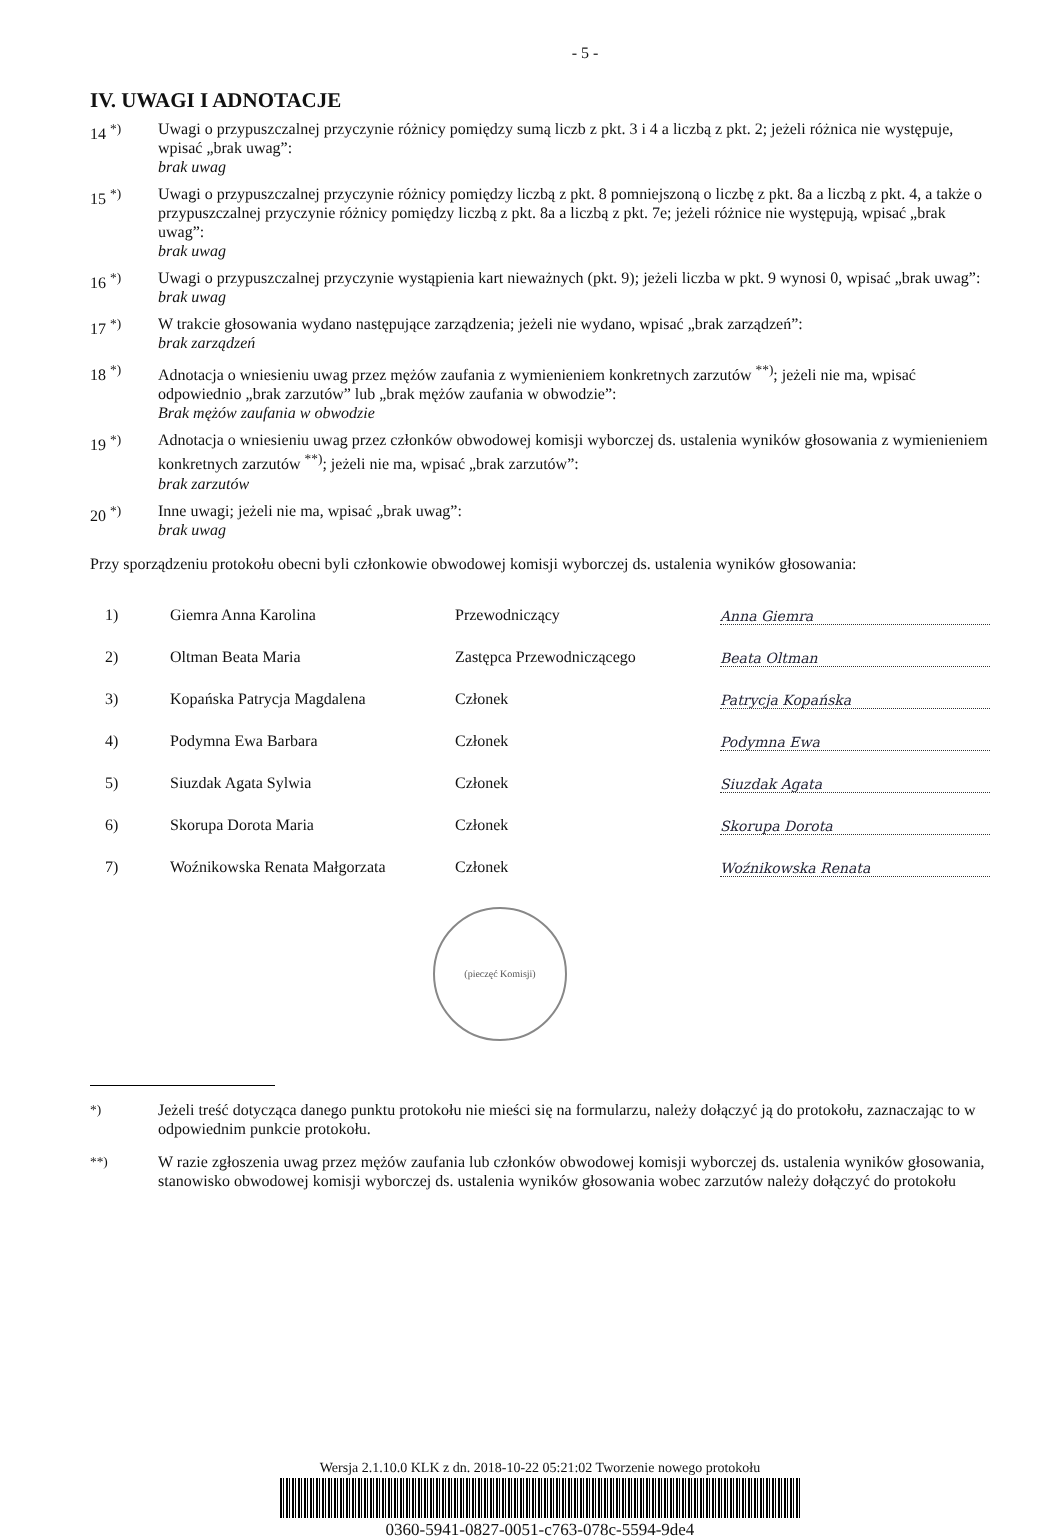- 5 -
IV. UWAGI I ADNOTACJE
14 <sup>*)</sup> Uwagi o przypuszczalnej przyczynie różnicy pomiędzy sumą liczb z pkt. 3 i 4 a liczbą z pkt. 2; jeżeli różnica nie występuje, wpisać „brak uwag”:
brak uwag
15 <sup>*)</sup> Uwagi o przypuszczalnej przyczynie różnicy pomiędzy liczbą z pkt. 8 pomniejszoną o liczbę z pkt. 8a a liczbą z pkt. 4, a także o przypuszczalnej przyczynie różnicy pomiędzy liczbą z pkt. 8a a liczbą z pkt. 7e; jeżeli różnice nie występują, wpisać „brak uwag”:
brak uwag
16 <sup>*)</sup> Uwagi o przypuszczalnej przyczynie wystąpienia kart nieważnych (pkt. 9); jeżeli liczba w pkt. 9 wynosi 0, wpisać „brak uwag”:
brak uwag
17 <sup>*)</sup> W trakcie głosowania wydano następujące zarządzenia; jeżeli nie wydano, wpisać „brak zarządzeń”:
brak zarządzeń
18 <sup>*)</sup> Adnotacja o wniesieniu uwag przez mężów zaufania z wymienieniem konkretnych zarzutów <sup>**)</sup>; jeżeli nie ma, wpisać odpowiednio „brak zarzutów” lub „brak mężów zaufania w obwodzie”:
Brak mężów zaufania w obwodzie
19 <sup>*)</sup> Adnotacja o wniesieniu uwag przez członków obwodowej komisji wyborczej ds. ustalenia wyników głosowania z wymienieniem konkretnych zarzutów <sup>**)</sup>; jeżeli nie ma, wpisać „brak zarzutów”:
brak zarzutów
20 <sup>*)</sup> Inne uwagi; jeżeli nie ma, wpisać „brak uwag”:
brak uwag
Przy sporządzeniu protokołu obecni byli członkowie obwodowej komisji wyborczej ds. ustalenia wyników głosowania:
| 1) | Giemra Anna Karolina | Przewodniczący | Anna Giemra |
| 2) | Oltman Beata Maria | Zastępca Przewodniczącego | Beata Oltman |
| 3) | Kopańska Patrycja Magdalena | Członek | Patrycja Kopańska |
| 4) | Podymna Ewa Barbara | Członek | Podymna Ewa |
| 5) | Siuzdak Agata Sylwia | Członek | Siuzdak Agata |
| 6) | Skorupa Dorota Maria | Członek | Skorupa Dorota |
| 7) | Woźnikowska Renata Małgorzata | Członek | Woźnikowska Renata |
(pieczęć Komisji)
<sup>*)</sup> Jeżeli treść dotycząca danego punktu protokołu nie mieści się na formularzu, należy dołączyć ją do protokołu, zaznaczając to w odpowiednim punkcie protokołu.
<sup>**)</sup> W razie zgłoszenia uwag przez mężów zaufania lub członków obwodowej komisji wyborczej ds. ustalenia wyników głosowania, stanowisko obwodowej komisji wyborczej ds. ustalenia wyników głosowania wobec zarzutów należy dołączyć do protokołu
Wersja 2.1.10.0 KLK z dn. 2018-10-22 05:21:02 Tworzenie nowego protokołu
0360-5941-0827-0051-c763-078c-5594-9de4